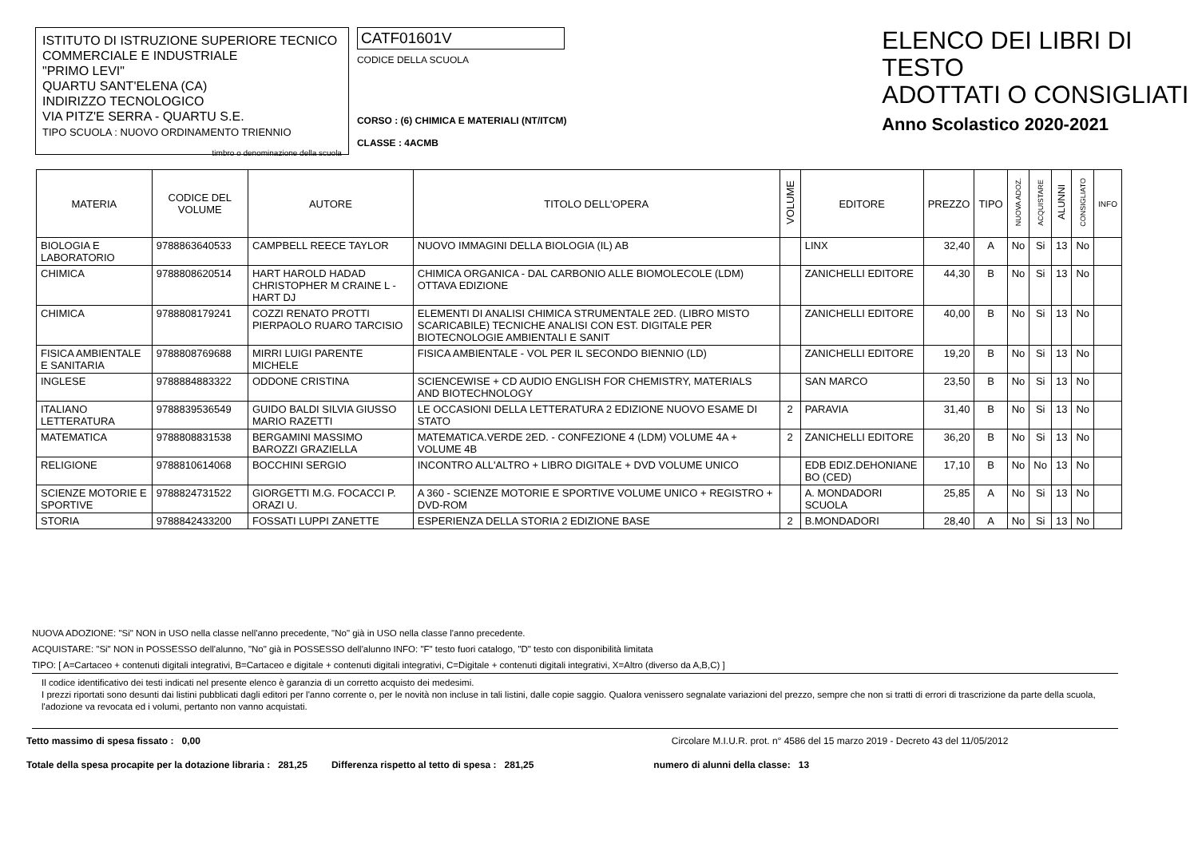ISTITUTO DI ISTRUZIONE SUPERIORE TECNICO
COMMERCIALE E INDUSTRIALE
"PRIMO LEVI"
QUARTU SANT'ELENA (CA)
INDIRIZZO TECNOLOGICO
VIA PITZ'E SERRA - QUARTU S.E.
TIPO SCUOLA : NUOVO ORDINAMENTO TRIENNIO
timbro o denominazione della scuola
CATF01601V
CODICE DELLA SCUOLA
CORSO : (6) CHIMICA E MATERIALI (NT/ITCM)
CLASSE : 4ACMB
ELENCO DEI LIBRI DI TESTO
ADOTTATI O CONSIGLIATI
Anno Scolastico 2020-2021
| MATERIA | CODICE DEL VOLUME | AUTORE | TITOLO DELL'OPERA | VOLUME | EDITORE | PREZZO | TIPO | NUOVA ADOZ. | ACQUISTARE | ALUNNI | CONSIGLIATO | INFO |
| --- | --- | --- | --- | --- | --- | --- | --- | --- | --- | --- | --- | --- |
| BIOLOGIA E LABORATORIO | 9788863640533 | CAMPBELL REECE TAYLOR | NUOVO IMMAGINI DELLA BIOLOGIA (IL) AB | | LINX | 32,40 | A | No | Si | 13 | No | |
| CHIMICA | 9788808620514 | HART HAROLD HADAD CHRISTOPHER M CRAINE L - HART DJ | CHIMICA ORGANICA - DAL CARBONIO ALLE BIOMOLECOLE (LDM) OTTAVA EDIZIONE | | ZANICHELLI EDITORE | 44,30 | B | No | Si | 13 | No | |
| CHIMICA | 9788808179241 | COZZI RENATO PROTTI PIERPAOLO RUARO TARCISIO | ELEMENTI DI ANALISI CHIMICA STRUMENTALE 2ED. (LIBRO MISTO SCARICABILE) TECNICHE ANALISI CON EST. DIGITALE PER BIOTECNOLOGIE AMBIENTALI E SANIT | | ZANICHELLI EDITORE | 40,00 | B | No | Si | 13 | No | |
| FISICA AMBIENTALE E SANITARIA | 9788808769688 | MIRRI LUIGI PARENTE MICHELE | FISICA AMBIENTALE - VOL PER IL SECONDO BIENNIO (LD) | | ZANICHELLI EDITORE | 19,20 | B | No | Si | 13 | No | |
| INGLESE | 9788884883322 | ODDONE CRISTINA | SCIENCEWISE + CD AUDIO ENGLISH FOR CHEMISTRY, MATERIALS AND BIOTECHNOLOGY | | SAN MARCO | 23,50 | B | No | Si | 13 | No | |
| ITALIANO LETTERATURA | 9788839536549 | GUIDO BALDI SILVIA GIUSSO MARIO RAZETTI | LE OCCASIONI DELLA LETTERATURA 2 EDIZIONE NUOVO ESAME DI STATO | 2 | PARAVIA | 31,40 | B | No | Si | 13 | No | |
| MATEMATICA | 9788808831538 | BERGAMINI MASSIMO BAROZZI GRAZIELLA | MATEMATICA.VERDE 2ED. - CONFEZIONE 4 (LDM) VOLUME 4A + VOLUME 4B | 2 | ZANICHELLI EDITORE | 36,20 | B | No | Si | 13 | No | |
| RELIGIONE | 9788810614068 | BOCCHINI SERGIO | INCONTRO ALL'ALTRO + LIBRO DIGITALE + DVD VOLUME UNICO | | EDB EDIZ.DEHONIANE BO (CED) | 17,10 | B | No | No | 13 | No | |
| SCIENZE MOTORIE E SPORTIVE | 9788824731522 | GIORGETTI M.G. FOCACCI P. ORAZI U. | A 360 - SCIENZE MOTORIE E SPORTIVE VOLUME UNICO + REGISTRO + DVD-ROM | | A. MONDADORI SCUOLA | 25,85 | A | No | Si | 13 | No | |
| STORIA | 9788842433200 | FOSSATI LUPPI ZANETTE | ESPERIENZA DELLA STORIA 2 EDIZIONE BASE | 2 | B.MONDADORI | 28,40 | A | No | Si | 13 | No | |
NUOVA ADOZIONE: "Si" NON in USO nella classe nell'anno precedente, "No" già in USO nella classe l'anno precedente.
ACQUISTARE: "Si" NON in POSSESSO dell'alunno, "No" già in POSSESSO dell'alunno INFO: "F" testo fuori catalogo, "D" testo con disponibilità limitata
TIPO: [ A=Cartaceo + contenuti digitali integrativi, B=Cartaceo e digitale + contenuti digitali integrativi, C=Digitale + contenuti digitali integrativi, X=Altro (diverso da A,B,C) ]
Il codice identificativo dei testi indicati nel presente elenco è garanzia di un corretto acquisto dei medesimi.
I prezzi riportati sono desunti dai listini pubblicati dagli editori per l'anno corrente o, per le novità non incluse in tali listini, dalle copie saggio. Qualora venissero segnalate variazioni del prezzo, sempre che non si tratti di errori di trascrizione da parte della scuola, l'adozione va revocata ed i volumi, pertanto non vanno acquistati.
Tetto massimo di spesa fissato : 0,00 Circolare M.I.U.R. prot. n° 4586 del 15 marzo 2019 - Decreto 43 del 11/05/2012
Totale della spesa procapite per la dotazione libraria : 281,25 Differenza rispetto al tetto di spesa : 281,25 numero di alunni della classe: 13